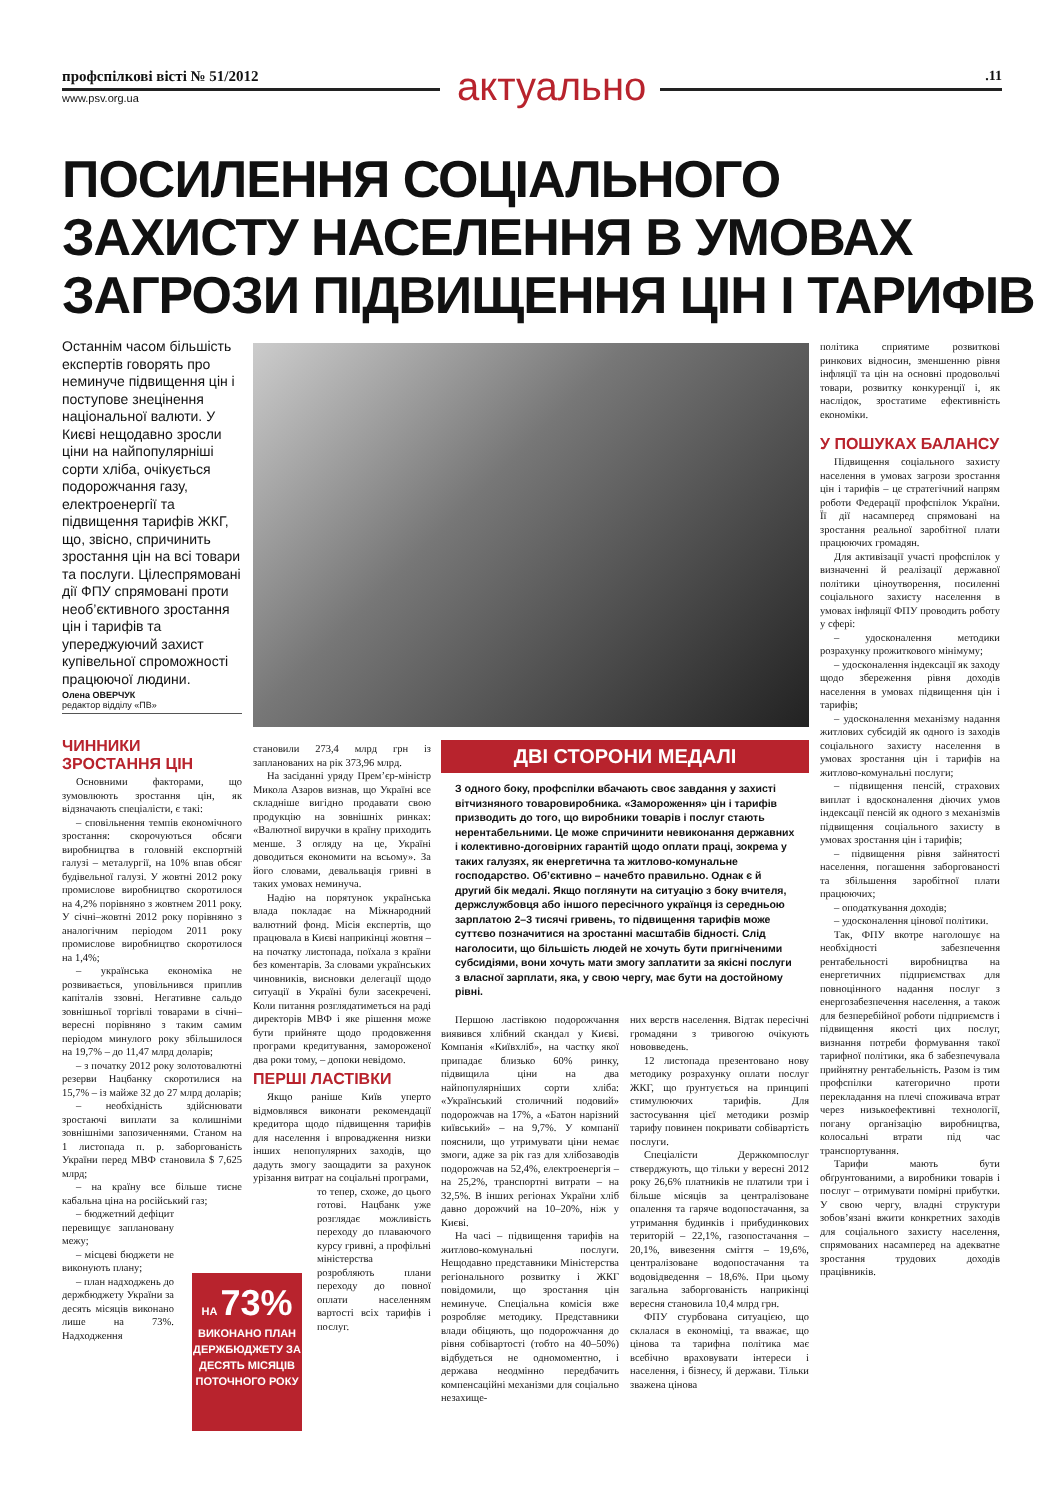профспілкові вісті № 51/2012
www.psv.org.ua актуально .11
ПОСИЛЕННЯ СОЦІАЛЬНОГО
ЗАХИСТУ НАСЕЛЕННЯ В УМОВАХ
ЗАГРОЗИ ПІДВИЩЕННЯ ЦІН І ТАРИФІВ
Останнім часом більшість експертів говорять про неминуче підвищення цін і поступове знецінення національної валюти. У Києві нещодавно зросли ціни на найпопулярніші сорти хліба, очікується подорожчання газу, електроенергії та підвищення тарифів ЖКГ, що, звісно, спричинить зростання цін на всі товари та послуги. Цілеспрямовані дії ФПУ спрямовані проти необ’єктивного зростання цін і тарифів та упереджуючий захист купівельної спроможності працюючої людини.
Олена ОВЕРЧУК
редактор відділу «ПВ»
ЧИННИКИ ЗРОСТАННЯ ЦІН
Основними факторами, що зумовлюють зростання цін, як відзначають спеціалісти, є такі:
– сповільнення темпів економічного зростання: скорочуються обсяги виробництва в головній експортній галузі – металургії, на 10% впав обсяг будівельної галузі. У жовтні 2012 року промислове виробництво скоротилося на 4,2% порівняно з жовтнем 2011 року. У січні–жовтні 2012 року порівняно з аналогічним періодом 2011 року промислове виробництво скоротилося на 1,4%;
– українська економіка не розвивається, уповільнився приплив капіталів ззовні. Негативне сальдо зовнішньої торгівлі товарами в січні–вересні порівняно з таким самим періодом минулого року збільшилося на 19,7% – до 11,47 млрд доларів;
– з початку 2012 року золотовалютні резерви Нацбанку скоротилися на 15,7% – із майже 32 до 27 млрд доларів;
– необхідність здійснювати зростаючі виплати за колишніми зовнішніми запозиченнями. Станом на 1 листопада п. р. заборгованість України перед МВФ становила $ 7,625 млрд;
– на країну все більше тисне кабальна ціна на російський газ;
– бюджетний дефіцит перевищує заплановану межу;
– місцеві бюджети не виконують плану;
– план надходжень до держбюджету України за десять місяців виконано лише на 73%. Надходження
становили 273,4 млрд грн із запланованих на рік 373,96 млрд.
На засіданні уряду Прем’єр-міністр Микола Азаров визнав, що Україні все складніше вигідно продавати свою продукцію на зовнішніх ринках: «Валютної виручки в країну приходить менше. З огляду на це, Україні доводиться економити на всьому». За його словами, девальвація гривні в таких умовах неминуча.
Надію на порятунок українська влада покладає на Міжнародний валютний фонд. Місія експертів, що працювала в Києві наприкінці жовтня – на початку листопада, поїхала з країни без коментарів. За словами українських чиновників, висновки делегації щодо ситуації в Україні були засекречені. Коли питання розглядатиметься на раді директорів МВФ і яке рішення може бути прийняте щодо продовження програми кредитування, замороженої два роки тому, – допоки невідомо.
ПЕРШІ ЛАСТІВКИ
Якщо раніше Київ уперто відмовлявся виконати рекомендації кредитора щодо підвищення тарифів для населення і впровадження низки інших непопулярних заходів, що дадуть змогу заощадити за рахунок урізання витрат на соціальні програми,
то тепер, схоже, до цього готові. Нацбанк уже розглядає можливість переходу до плаваючого курсу гривні, а профільні міністерства розробляють плани переходу до повної оплати населенням вартості всіх тарифів і послуг.
НА 73%
ВИКОНАНО ПЛАН ДЕРЖБЮДЖЕТУ ЗА ДЕСЯТЬ МІСЯЦІВ ПОТОЧНОГО РОКУ
ДВІ СТОРОНИ МЕДАЛІ
З одного боку, профспілки вбачають своє завдання у захисті вітчизняного товаровиробника. «Замороження» цін і тарифів призводить до того, що виробники товарів і послуг стають нерентабельними. Це може спричинити невиконання державних і колективно-договірних гарантій щодо оплати праці, зокрема у таких галузях, як енергетична та житлово-комунальне господарство. Об’єктивно – начебто правильно. Однак є й другий бік медалі. Якщо поглянути на ситуацію з боку вчителя, держслужбовця або іншого пересічного українця із середньою зарплатою 2–3 тисячі гривень, то підвищення тарифів може суттєво позначитися на зростанні масштабів бідності. Слід наголосити, що більшість людей не хочуть бути пригніченими субсидіями, вони хочуть мати змогу заплатити за якісні послуги з власної зарплати, яка, у свою чергу, має бути на достойному рівні.
Першою ластівкою подорожчання виявився хлібний скандал у Києві. Компанія «Київхліб», на частку якої припадає близько 60% ринку, підвищила ціни на два найпопулярніших сорти хліба: «Український столичний подовий» подорожчав на 17%, а «Батон нарізний київський» – на 9,7%. У компанії пояснили, що утримувати ціни немає змоги, адже за рік газ для хлібозаводів подорожчав на 52,4%, електроенергія – на 25,2%, транспортні витрати – на 32,5%. В інших регіонах України хліб давно дорожчий на 10–20%, ніж у Києві.
На часі – підвищення тарифів на житлово-комунальні послуги. Нещодавно представники Міністерства регіонального розвитку і ЖКГ повідомили, що зростання цін неминуче. Спеціальна комісія вже розробляє методику. Представники влади обіцяють, що подорожчання до рівня собівартості (тобто на 40–50%) відбудеться не одномоментно, і держава неодмінно передбачить компенсаційні механізми для соціально незахище-
них верств населення. Відтак пересічні громадяни з тривогою очікують нововведень.
12 листопада презентовано нову методику розрахунку оплати послуг ЖКГ, що ґрунтується на принципі стимулюючих тарифів. Для застосування цієї методики розмір тарифу повинен покривати собівартість послуги.
Спеціалісти Держкомпослуг стверджують, що тільки у вересні 2012 року 26,6% платників не платили три і більше місяців за централізоване опалення та гаряче водопостачання, за утримання будинків і прибудинкових територій – 22,1%, газопостачання – 20,1%, вивезення сміття – 19,6%, централізоване водопостачання та водовідведення – 18,6%. При цьому загальна заборгованість наприкінці вересня становила 10,4 млрд грн.
ФПУ стурбована ситуацією, що склалася в економіці, та вважає, що цінова та тарифна політика має всебічно враховувати інтереси і населення, і бізнесу, й держави. Тільки зважена цінова
політика сприятиме розвиткові ринкових відносин, зменшенню рівня інфляції та цін на основні продовольчі товари, розвитку конкуренції і, як наслідок, зростатиме ефективність економіки.
У ПОШУКАХ БАЛАНСУ
Підвищення соціального захисту населення в умовах загрози зростання цін і тарифів – це стратегічний напрям роботи Федерації профспілок України. Її дії насамперед спрямовані на зростання реальної заробітної плати працюючих громадян.
Для активізації участі профспілок у визначенні й реалізації державної політики ціноутворення, посиленні соціального захисту населення в умовах інфляції ФПУ проводить роботу у сфері:
– удосконалення методики розрахунку прожиткового мінімуму;
– удосконалення індексації як заходу щодо збереження рівня доходів населення в умовах підвищення цін і тарифів;
– удосконалення механізму надання житлових субсидій як одного із заходів соціального захисту населення в умовах зростання цін і тарифів на житлово-комунальні послуги;
– підвищення пенсій, страхових виплат і вдосконалення діючих умов індексації пенсій як одного з механізмів підвищення соціального захисту в умовах зростання цін і тарифів;
– підвищення рівня зайнятості населення, погашення заборгованості та збільшення заробітної плати працюючих;
– оподаткування доходів;
– удосконалення цінової політики.
Так, ФПУ вкотре наголошує на необхідності забезпечення рентабельності виробництва на енергетичних підприємствах для повноцінного надання послуг з енергозабезпечення населення, а також для безперебійної роботи підприємств і підвищення якості цих послуг, визнання потреби формування такої тарифної політики, яка б забезпечувала прийнятну рентабельність. Разом із тим профспілки категорично проти перекладання на плечі споживача втрат через низькоефективні технології, погану організацію виробництва, колосальні втрати під час транспортування.
Тарифи мають бути обґрунтованими, а виробники товарів і послуг – отримувати помірні прибутки. У свою чергу, владні структури зобов’язані вжити конкретних заходів для соціального захисту населення, спрямованих насамперед на адекватне зростання трудових доходів працівників.